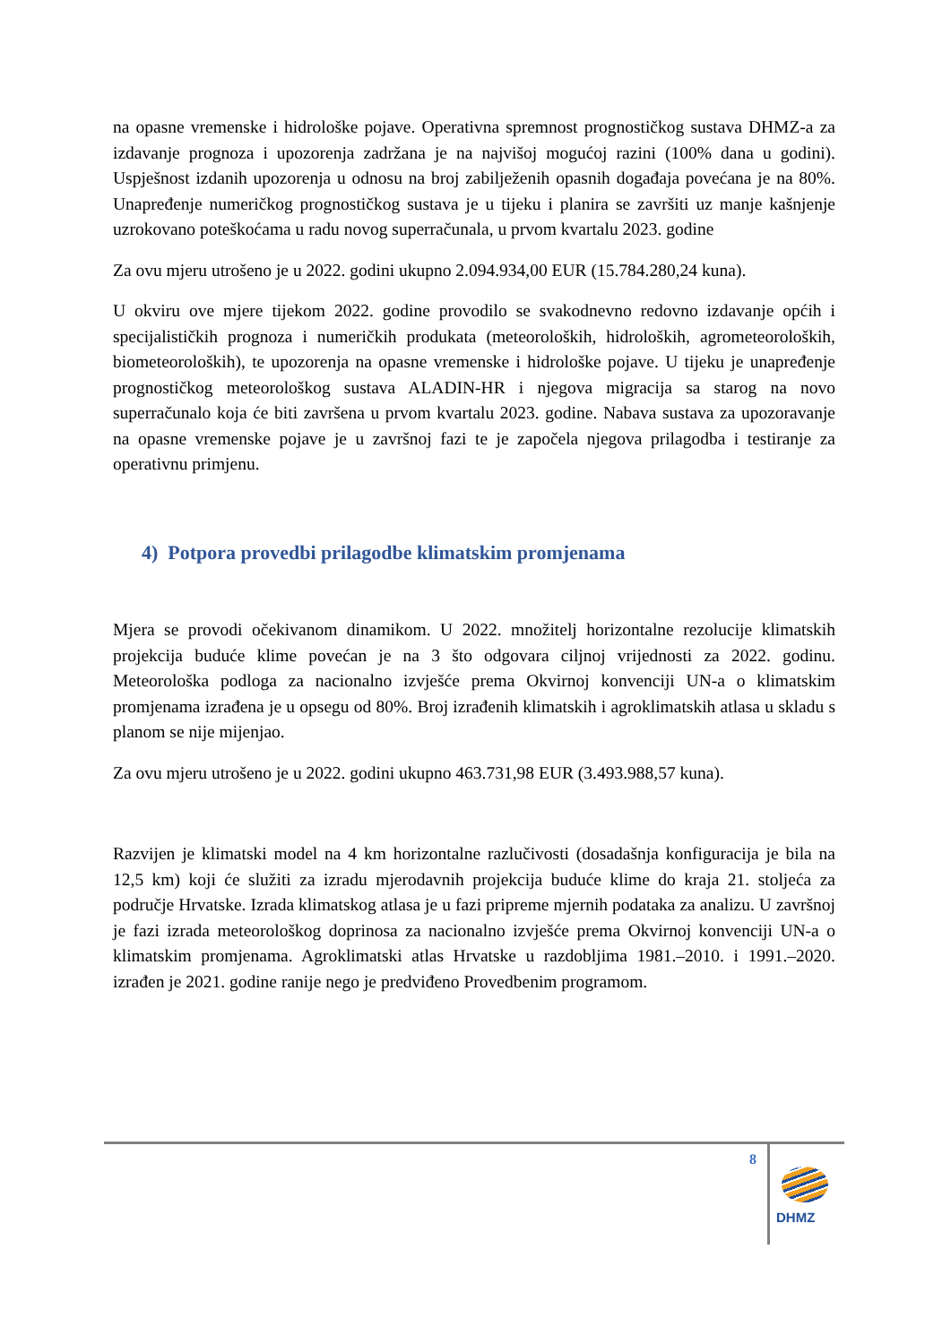na opasne vremenske i hidrološke pojave. Operativna spremnost prognostičkog sustava DHMZ-a za izdavanje prognoza i upozorenja zadržana je na najvišoj mogućoj razini (100% dana u godini). Uspješnost izdanih upozorenja u odnosu na broj zabilježenih opasnih događaja povećana je na 80%. Unapređenje numeričkog prognostičkog sustava je u tijeku i planira se završiti uz manje kašnjenje uzrokovano poteškoćama u radu novog superračunala, u prvom kvartalu 2023. godine
Za ovu mjeru utrošeno je u 2022. godini ukupno 2.094.934,00 EUR (15.784.280,24 kuna).
U okviru ove mjere tijekom 2022. godine provodilo se svakodnevno redovno izdavanje općih i specijalističkih prognoza i numeričkih produkata (meteoroloških, hidroloških, agrometeoroloških, biometeoroloških), te upozorenja na opasne vremenske i hidrološke pojave. U tijeku je unapređenje prognostičkog meteorološkog sustava ALADIN-HR i njegova migracija sa starog na novo superračunalo koja će biti završena u prvom kvartalu 2023. godine. Nabava sustava za upozoravanje na opasne vremenske pojave je u završnoj fazi te je započela njegova prilagodba i testiranje za operativnu primjenu.
4) Potpora provedbi prilagodbe klimatskim promjenama
Mjera se provodi očekivanom dinamikom. U 2022. množitelj horizontalne rezolucije klimatskih projekcija buduće klime povećan je na 3 što odgovara ciljnoj vrijednosti za 2022. godinu. Meteorološka podloga za nacionalno izvješće prema Okvirnoj konvenciji UN-a o klimatskim promjenama izrađena je u opsegu od 80%. Broj izrađenih klimatskih i agroklimatskih atlasa u skladu s planom se nije mijenjao.
Za ovu mjeru utrošeno je u 2022. godini ukupno 463.731,98 EUR (3.493.988,57 kuna).
Razvijen je klimatski model na 4 km horizontalne razlučivosti (dosadašnja konfiguracija je bila na 12,5 km) koji će služiti za izradu mjerodavnih projekcija buduće klime do kraja 21. stoljeća za područje Hrvatske. Izrada klimatskog atlasa je u fazi pripreme mjernih podataka za analizu. U završnoj je fazi izrada meteorološkog doprinosa za nacionalno izvješće prema Okvirnoj konvenciji UN-a o klimatskim promjenama. Agroklimatski atlas Hrvatske u razdobljima 1981.–2010. i 1991.–2020. izrađen je 2021. godine ranije nego je predviđeno Provedbenim programom.
8
DHMZ